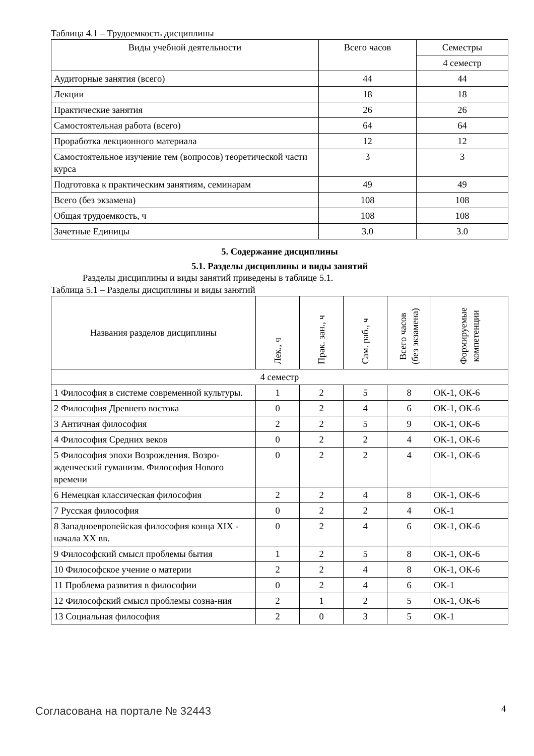Таблица 4.1 – Трудоемкость дисциплины
| Виды учебной деятельности | Всего часов | Семестры |
| --- | --- | --- |
| | | 4 семестр |
| Аудиторные занятия (всего) | 44 | 44 |
| Лекции | 18 | 18 |
| Практические занятия | 26 | 26 |
| Самостоятельная работа (всего) | 64 | 64 |
| Проработка лекционного материала | 12 | 12 |
| Самостоятельное изучение тем (вопросов) теоретической части курса | 3 | 3 |
| Подготовка к практическим занятиям, семинарам | 49 | 49 |
| Всего (без экзамена) | 108 | 108 |
| Общая трудоемкость, ч | 108 | 108 |
| Зачетные Единицы | 3.0 | 3.0 |
5. Содержание дисциплины
5.1. Разделы дисциплины и виды занятий
Разделы дисциплины и виды занятий приведены в таблице 5.1.
Таблица 5.1 – Разделы дисциплины и виды занятий
| Названия разделов дисциплины | Лек., ч | Прак. зан., ч | Сам. раб., ч | Всего часов (без экзамена) | Формируемые компетенции |
| --- | --- | --- | --- | --- | --- |
| 4 семестр | | | | | |
| 1 Философия в системе современной культуры. | 1 | 2 | 5 | 8 | ОК-1, ОК-6 |
| 2 Философия Древнего востока | 0 | 2 | 4 | 6 | ОК-1, ОК-6 |
| 3 Античная философия | 2 | 2 | 5 | 9 | ОК-1, ОК-6 |
| 4 Философия Средних веков | 0 | 2 | 2 | 4 | ОК-1, ОК-6 |
| 5 Философия эпохи Возрождения. Возро-жденческий гуманизм. Философия Нового времени | 0 | 2 | 2 | 4 | ОК-1, ОК-6 |
| 6 Немецкая классическая философия | 2 | 2 | 4 | 8 | ОК-1, ОК-6 |
| 7 Русская философия | 0 | 2 | 2 | 4 | ОК-1 |
| 8 Западноевропейская философия конца XIX - начала XX вв. | 0 | 2 | 4 | 6 | ОК-1, ОК-6 |
| 9 Философский смысл проблемы бытия | 1 | 2 | 5 | 8 | ОК-1, ОК-6 |
| 10 Философское учение о материи | 2 | 2 | 4 | 8 | ОК-1, ОК-6 |
| 11 Проблема развития в философии | 0 | 2 | 4 | 6 | ОК-1 |
| 12 Философский смысл проблемы созна-ния | 2 | 1 | 2 | 5 | ОК-1, ОК-6 |
| 13 Социальная философия | 2 | 0 | 3 | 5 | ОК-1 |
Согласована на портале № 32443 4